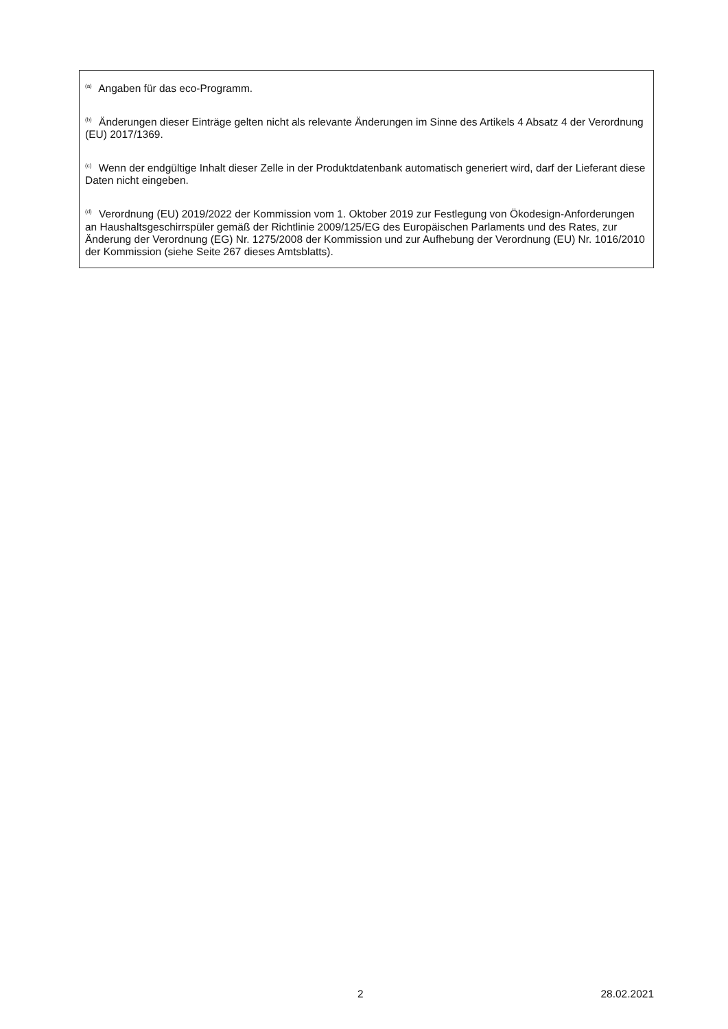<sup>(a)</sup> Angaben für das eco-Programm.
<sup>(b)</sup> Änderungen dieser Einträge gelten nicht als relevante Änderungen im Sinne des Artikels 4 Absatz 4 der Verordnung (EU) 2017/1369.
<sup>(c)</sup> Wenn der endgültige Inhalt dieser Zelle in der Produktdatenbank automatisch generiert wird, darf der Lieferant diese Daten nicht eingeben.
<sup>(d)</sup> Verordnung (EU) 2019/2022 der Kommission vom 1. Oktober 2019 zur Festlegung von Ökodesign-Anforderungen an Haushaltsgeschirrspüler gemäß der Richtlinie 2009/125/EG des Europäischen Parlaments und des Rates, zur Änderung der Verordnung (EG) Nr. 1275/2008 der Kommission und zur Aufhebung der Verordnung (EU) Nr. 1016/2010 der Kommission (siehe Seite 267 dieses Amtsblatts).
2 28.02.2021